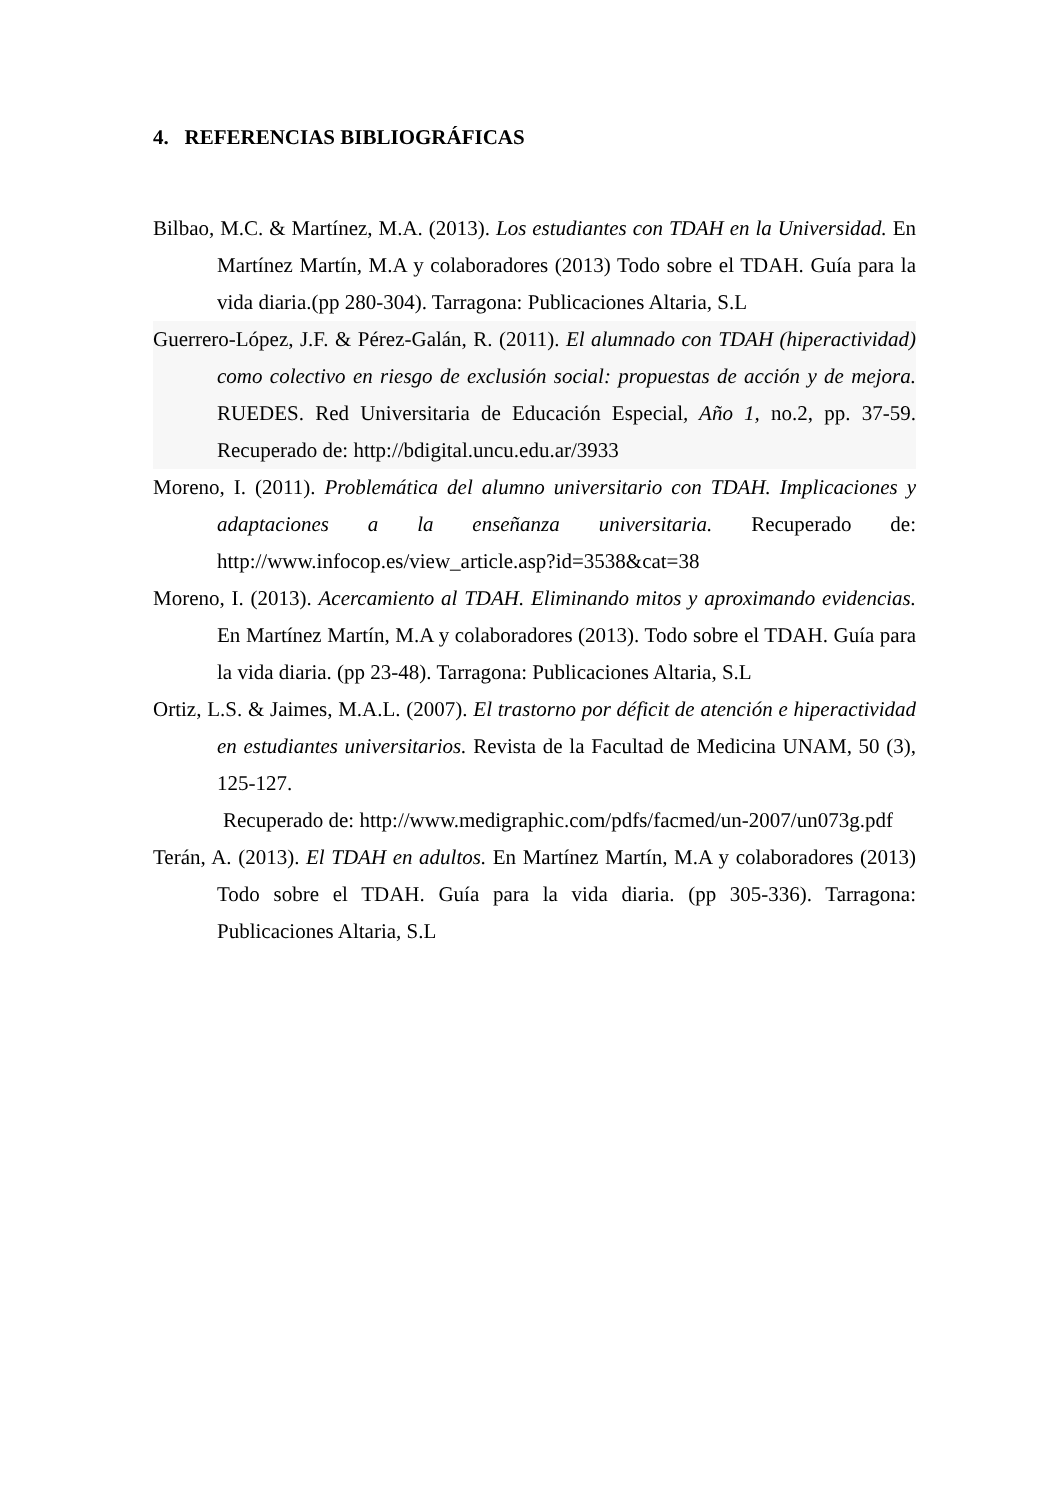4. REFERENCIAS BIBLIOGRÁFICAS
Bilbao, M.C. & Martínez, M.A. (2013). Los estudiantes con TDAH en la Universidad. En Martínez Martín, M.A y colaboradores (2013) Todo sobre el TDAH. Guía para la vida diaria.(pp 280-304). Tarragona: Publicaciones Altaria, S.L
Guerrero-López, J.F. & Pérez-Galán, R. (2011). El alumnado con TDAH (hiperactividad) como colectivo en riesgo de exclusión social: propuestas de acción y de mejora. RUEDES. Red Universitaria de Educación Especial, Año 1, no.2, pp. 37-59. Recuperado de: http://bdigital.uncu.edu.ar/3933
Moreno, I. (2011). Problemática del alumno universitario con TDAH. Implicaciones y adaptaciones a la enseñanza universitaria. Recuperado de: http://www.infocop.es/view_article.asp?id=3538&cat=38
Moreno, I. (2013). Acercamiento al TDAH. Eliminando mitos y aproximando evidencias. En Martínez Martín, M.A y colaboradores (2013). Todo sobre el TDAH. Guía para la vida diaria. (pp 23-48). Tarragona: Publicaciones Altaria, S.L
Ortiz, L.S. & Jaimes, M.A.L. (2007). El trastorno por déficit de atención e hiperactividad en estudiantes universitarios. Revista de la Facultad de Medicina UNAM, 50 (3), 125-127.
Recuperado de: http://www.medigraphic.com/pdfs/facmed/un-2007/un073g.pdf
Terán, A. (2013). El TDAH en adultos. En Martínez Martín, M.A y colaboradores (2013) Todo sobre el TDAH. Guía para la vida diaria. (pp 305-336). Tarragona: Publicaciones Altaria, S.L